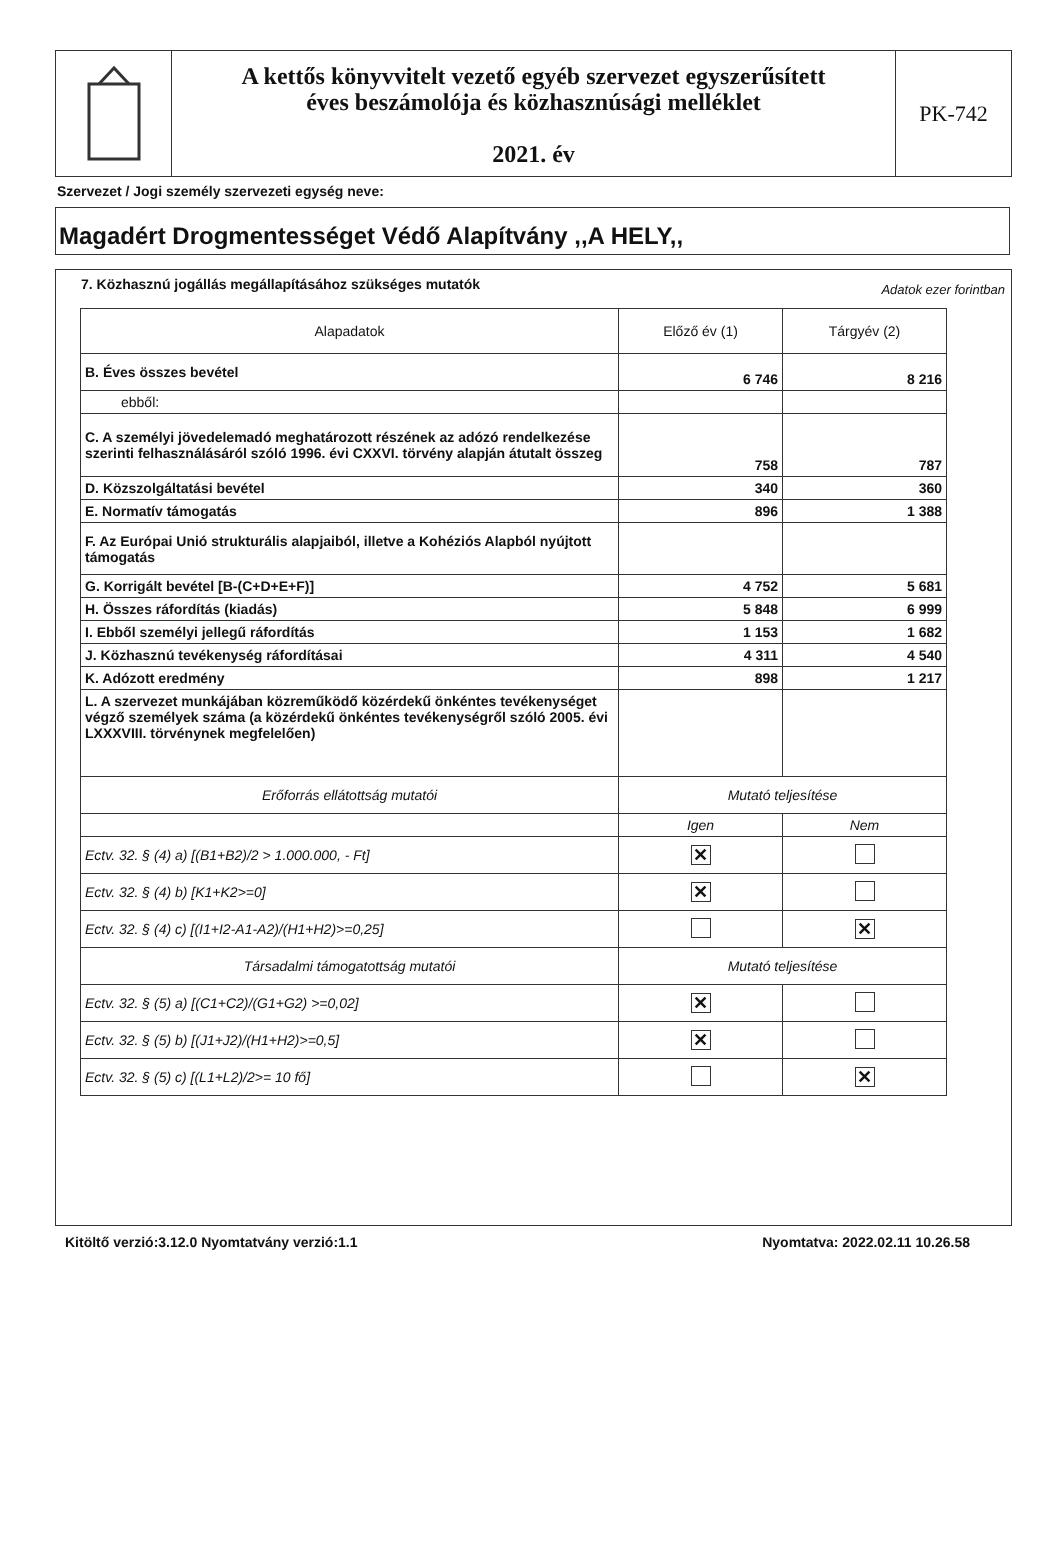A kettős könyvvitelt vezető egyéb szervezet egyszerűsített
éves beszámolója és közhasznúsági melléklet
2021. év
PK-742
Szervezet / Jogi személy szervezeti egység neve:
Magadért Drogmentességet Védő Alapítvány ,,A HELY,,
7. Közhasznú jogállás megállapításához szükséges mutatók
Adatok ezer forintban
| Alapadatok | Előző év (1) | Tárgyév (2) |
| --- | --- | --- |
| B. Éves összes bevétel | 6 746 | 8 216 |
| ebből: | | |
| C. A személyi jövedelemadó meghatározott részének az adózó rendelkezése szerinti felhasználásáról szóló 1996. évi CXXVI. törvény alapján átutalt összeg | 758 | 787 |
| D. Közszolgáltatási bevétel | 340 | 360 |
| E. Normatív támogatás | 896 | 1 388 |
| F. Az Európai Unió strukturális alapjaiból, illetve a Kohéziós Alapból nyújtott támogatás | | |
| G. Korrigált bevétel [B-(C+D+E+F)] | 4 752 | 5 681 |
| H. Összes ráfordítás (kiadás) | 5 848 | 6 999 |
| I. Ebből személyi jellegű ráfordítás | 1 153 | 1 682 |
| J. Közhasznú tevékenység ráfordításai | 4 311 | 4 540 |
| K. Adózott eredmény | 898 | 1 217 |
| L. A szervezet munkájában közreműködő közérdekű önkéntes tevékenységet végző személyek száma (a közérdekű önkéntes tevékenységről szóló 2005. évi LXXXVIII. törvénynek megfelelően) | | |
| Erőforrás ellátottság mutatói | Mutató teljesítése | |
| | Igen | Nem |
| Ectv. 32. § (4) a) [(B1+B2)/2 > 1.000.000, - Ft] | ✕ | |
| Ectv. 32. § (4) b) [K1+K2>=0] | ✕ | |
| Ectv. 32. § (4) c) [(I1+I2-A1-A2)/(H1+H2)>=0,25] | | ✕ |
| Társadalmi támogatottság mutatói | Mutató teljesítése | |
| Ectv. 32. § (5) a) [(C1+C2)/(G1+G2) >=0,02] | ✕ | |
| Ectv. 32. § (5) b) [(J1+J2)/(H1+H2)>=0,5] | ✕ | |
| Ectv. 32. § (5) c) [(L1+L2)/2>= 10 fő] | | ✕ |
Kitöltő verzió:3.12.0 Nyomtatvány verzió:1.1 Nyomtatva: 2022.02.11 10.26.58